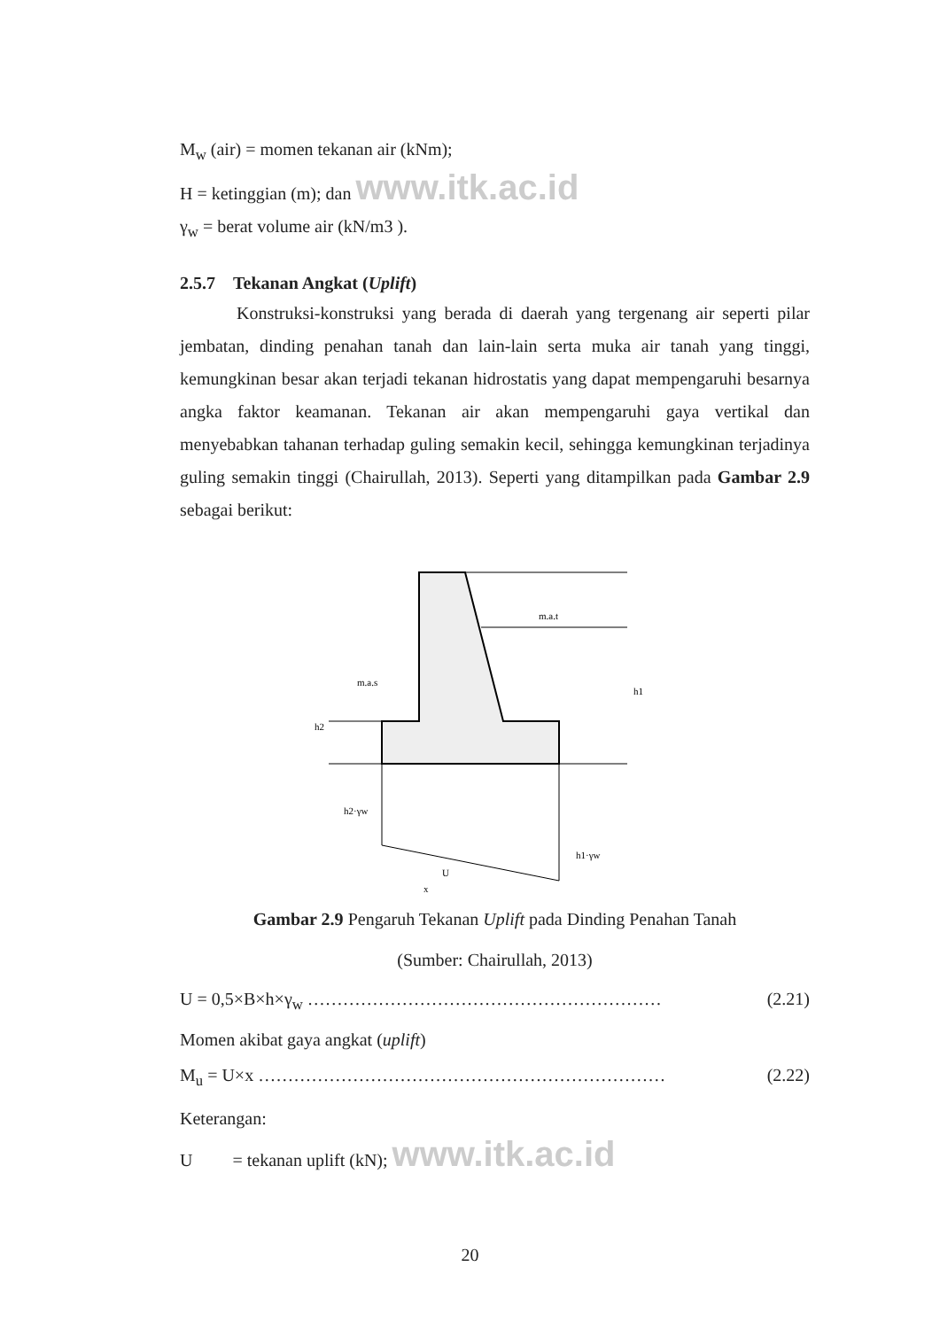M<sub>w</sub> (air) = momen tekanan air (kNm);
H = ketinggian (m); dan www.itk.ac.id
γ<sub>w</sub> = berat volume air (kN/m3 ).
2.5.7 Tekanan Angkat (Uplift)
Konstruksi-konstruksi yang berada di daerah yang tergenang air seperti pilar jembatan, dinding penahan tanah dan lain-lain serta muka air tanah yang tinggi, kemungkinan besar akan terjadi tekanan hidrostatis yang dapat mempengaruhi besarnya angka faktor keamanan. Tekanan air akan mempengaruhi gaya vertikal dan menyebabkan tahanan terhadap guling semakin kecil, sehingga kemungkinan terjadinya guling semakin tinggi (Chairullah, 2013). Seperti yang ditampilkan pada Gambar 2.9 sebagai berikut:
m.a.t
m.a.s
h1
h2
h2·γw
h1·γw
U
x
Gambar 2.9 Pengaruh Tekanan Uplift pada Dinding Penahan Tanah
(Sumber: Chairullah, 2013)
U = 0,5×B×h×γ<sub>w</sub> …………………………………………………… (2.21)
Momen akibat gaya angkat (uplift)
M<sub>u</sub> = U×x …………………………………………………………… (2.22)
Keterangan:
U = tekanan uplift (kN); www.itk.ac.id
20